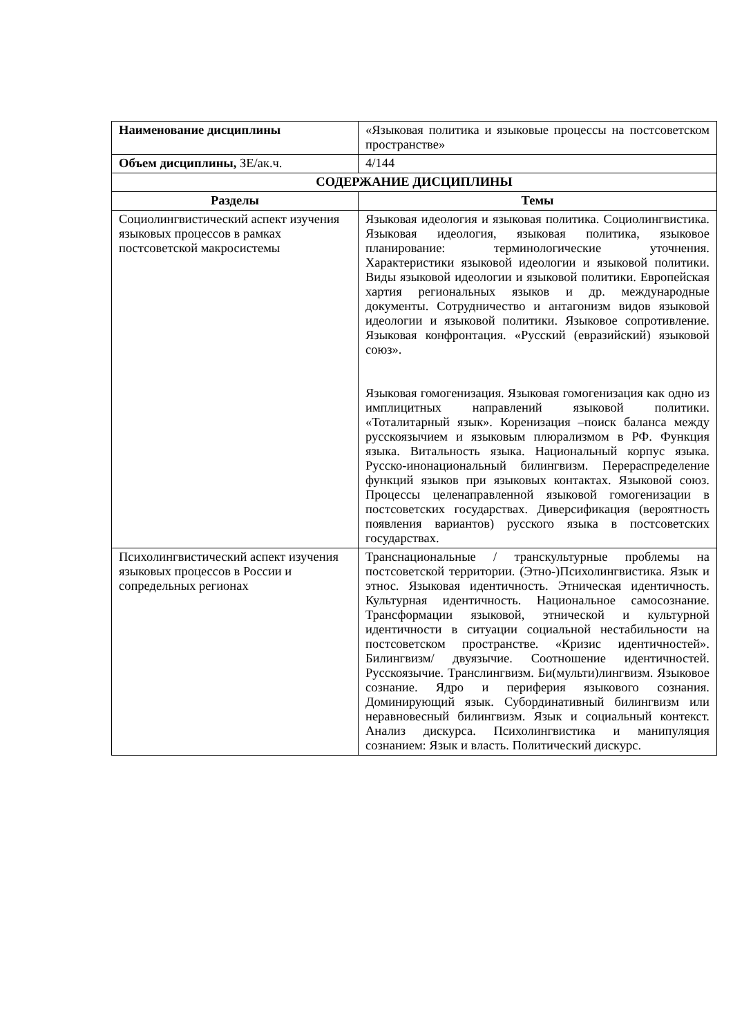| Наименование дисциплины | «Языковая политика и языковые процессы на постсоветском пространстве» |
| Объем дисциплины, ЗЕ/ак.ч. | 4/144 |
| СОДЕРЖАНИЕ ДИСЦИПЛИНЫ | |
| Разделы | Темы |
| Социолингвистический аспект изучения языковых процессов в рамках постсоветской макросистемы | Языковая идеология и языковая политика. Социолингвистика. Языковая идеология, языковая политика, языковое планирование: терминологические уточнения. Характеристики языковой идеологии и языковой политики. Виды языковой идеологии и языковой политики. Европейская хартия региональных языков и др. международные документы. Сотрудничество и антагонизм видов языковой идеологии и языковой политики. Языковое сопротивление. Языковая конфронтация. «Русский (евразийский) языковой союз». Языковая гомогенизация. Языковая гомогенизация как одно из имплицитных направлений языковой политики. «Тоталитарный язык». Коренизация –поиск баланса между русскоязычием и языковым плюрализмом в РФ. Функция языка. Витальность языка. Национальный корпус языка. Русско-инонациональный билингвизм. Перераспределение функций языков при языковых контактах. Языковой союз. Процессы целенаправленной языковой гомогенизации в постсоветских государствах. Диверсификация (вероятность появления вариантов) русского языка в постсоветских государствах. |
| Психолингвистический аспект изучения языковых процессов в России и сопредельных регионах | Транснациональные / транскультурные проблемы на постсоветской территории. (Этно-)Психолингвистика. Язык и этнос. Языковая идентичность. Этническая идентичность. Культурная идентичность. Национальное самосознание. Трансформации языковой, этнической и культурной идентичности в ситуации социальной нестабильности на постсоветском пространстве. «Кризис идентичностей». Билингвизм/ двуязычие. Соотношение идентичностей. Русскоязычие. Транслингвизм. Би(мульти)лингвизм. Языковое сознание. Ядро и периферия языкового сознания. Доминирующий язык. Субординативный билингвизм или неравновесный билингвизм. Язык и социальный контекст. Анализ дискурса. Психолингвистика и манипуляция сознанием: Язык и власть. Политический дискурс. |